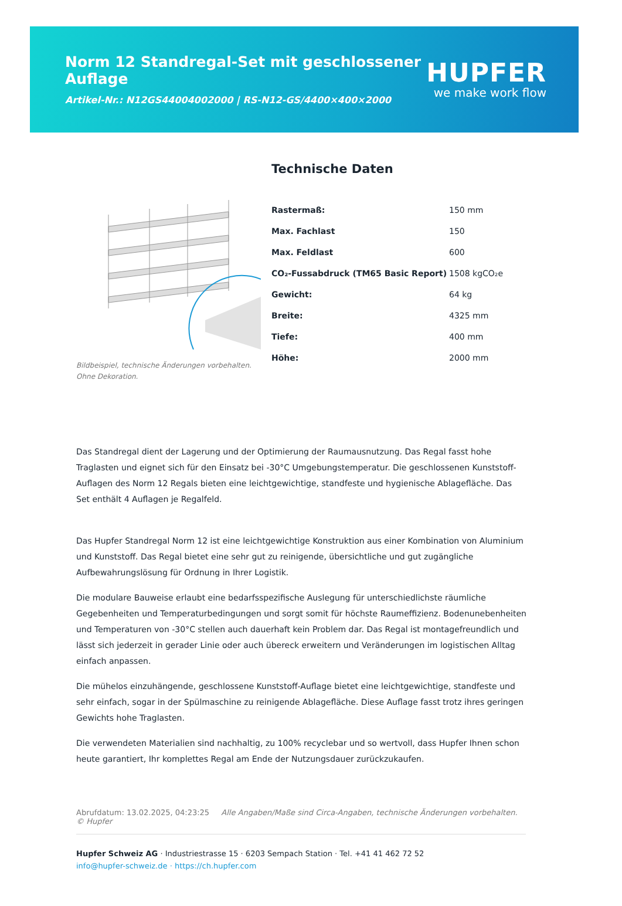Norm 12 Standregal-Set mit geschlossener Auflage
Artikel-Nr.: N12GS44004002000 | RS-N12-GS/4400×400×2000
HUPFER
we make work flow
Bildbeispiel, technische Änderungen vorbehalten.
Ohne Dekoration.
Technische Daten
| Rastermaß: | 150 mm |
| Max. Fachlast | 150 |
| Max. Feldlast | 600 |
| CO₂-Fussabdruck (TM65 Basic Report) | 1508 kgCO₂e |
| Gewicht: | 64 kg |
| Breite: | 4325 mm |
| Tiefe: | 400 mm |
| Höhe: | 2000 mm |
Das Standregal dient der Lagerung und der Optimierung der Raumausnutzung. Das Regal fasst hohe Traglasten und eignet sich für den Einsatz bei -30°C Umgebungstemperatur. Die geschlossenen Kunststoff-Auflagen des Norm 12 Regals bieten eine leichtgewichtige, standfeste und hygienische Ablagefläche. Das Set enthält 4 Auflagen je Regalfeld.
Das Hupfer Standregal Norm 12 ist eine leichtgewichtige Konstruktion aus einer Kombination von Aluminium und Kunststoff. Das Regal bietet eine sehr gut zu reinigende, übersichtliche und gut zugängliche Aufbewahrungslösung für Ordnung in Ihrer Logistik.
Die modulare Bauweise erlaubt eine bedarfsspezifische Auslegung für unterschiedlichste räumliche Gegebenheiten und Temperaturbedingungen und sorgt somit für höchste Raumeffizienz. Bodenunebenheiten und Temperaturen von -30°C stellen auch dauerhaft kein Problem dar. Das Regal ist montagefreundlich und lässt sich jederzeit in gerader Linie oder auch übereck erweitern und Veränderungen im logistischen Alltag einfach anpassen.
Die mühelos einzuhängende, geschlossene Kunststoff-Auflage bietet eine leichtgewichtige, standfeste und sehr einfach, sogar in der Spülmaschine zu reinigende Ablagefläche. Diese Auflage fasst trotz ihres geringen Gewichts hohe Traglasten.
Die verwendeten Materialien sind nachhaltig, zu 100% recyclebar und so wertvoll, dass Hupfer Ihnen schon heute garantiert, Ihr komplettes Regal am Ende der Nutzungsdauer zurückzukaufen.
Abrufdatum: 13.02.2025, 04:23:25 Alle Angaben/Maße sind Circa-Angaben, technische Änderungen vorbehalten. © Hupfer
Hupfer Schweiz AG · Industriestrasse 15 · 6203 Sempach Station · Tel. +41 41 462 72 52
info@hupfer-schweiz.de · https://ch.hupfer.com